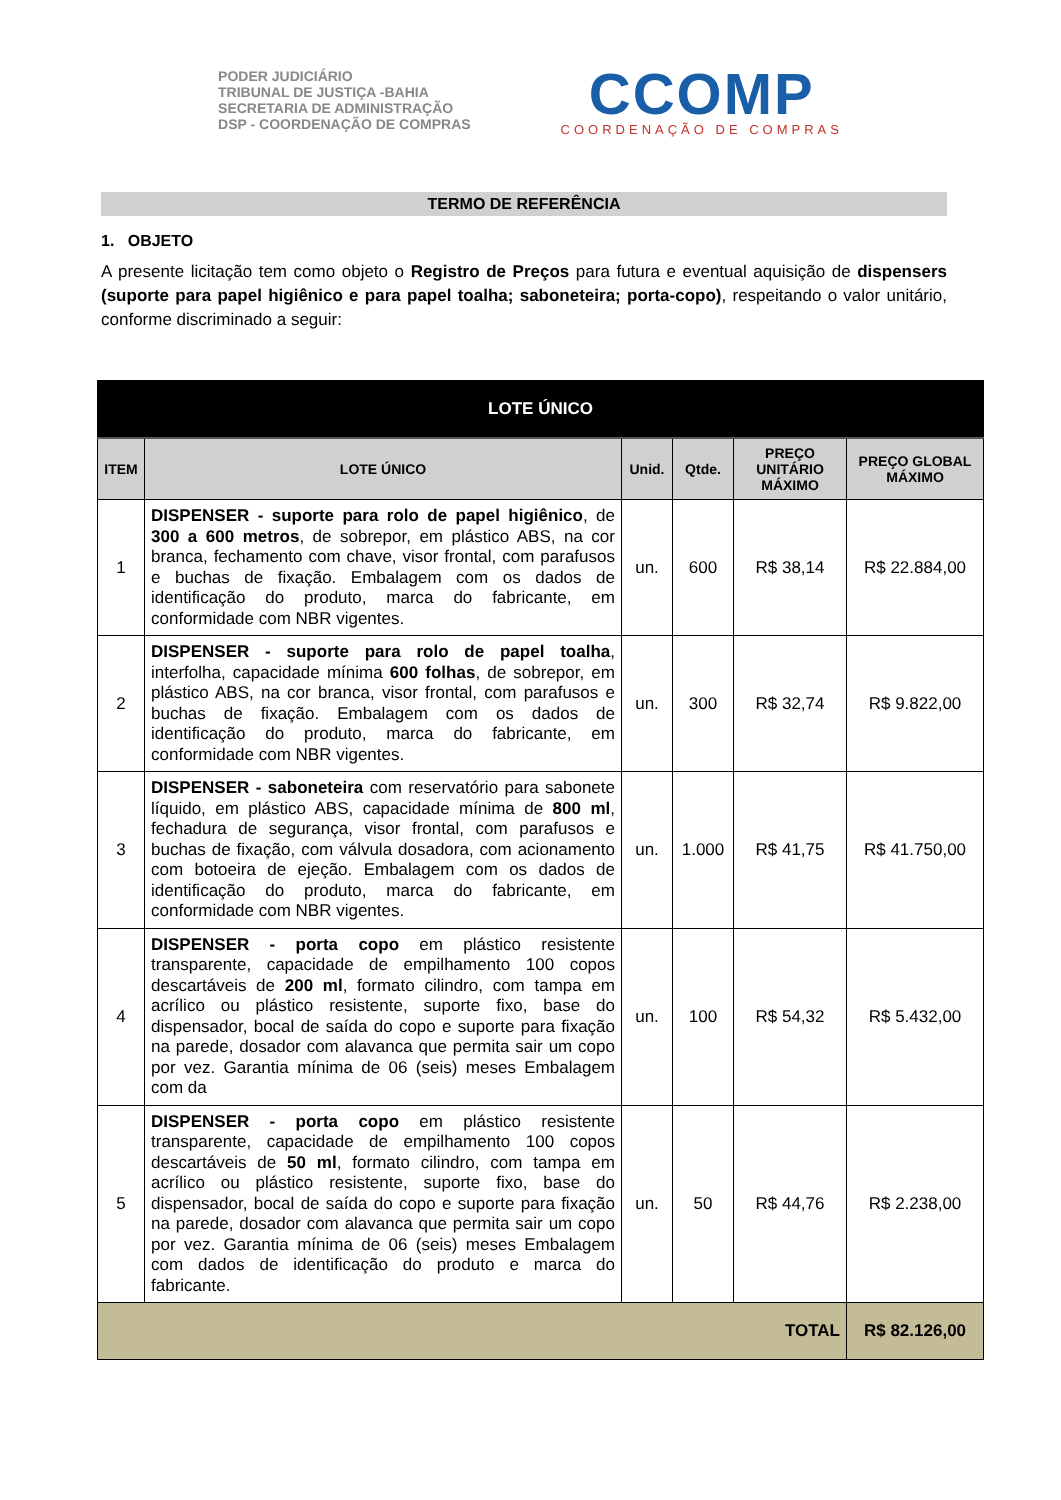PODER JUDICIÁRIO
TRIBUNAL DE JUSTIÇA -BAHIA
SECRETARIA DE ADMINISTRAÇÃO
DSP - COORDENAÇÃO DE COMPRAS
CCOMP
COORDENAÇÃO DE COMPRAS
TERMO DE REFERÊNCIA
1. OBJETO
A presente licitação tem como objeto o Registro de Preços para futura e eventual aquisição de dispensers (suporte para papel higiênico e para papel toalha; saboneteira; porta-copo), respeitando o valor unitário, conforme discriminado a seguir:
| LOTE ÚNICO | | | | | |
| --- | --- | --- | --- | --- | --- |
| ITEM | LOTE ÚNICO | Unid. | Qtde. | PREÇO UNITÁRIO MÁXIMO | PREÇO GLOBAL MÁXIMO |
| 1 | DISPENSER - suporte para rolo de papel higiênico , de 300 a 600 metros , de sobrepor, em plástico ABS, na cor branca, fechamento com chave, visor frontal, com parafusos e buchas de fixação. Embalagem com os dados de identificação do produto, marca do fabricante, em conformidade com NBR vigentes. | un. | 600 | R$ 38,14 | R$ 22.884,00 |
| 2 | DISPENSER - suporte para rolo de papel toalha , interfolha, capacidade mínima 600 folhas , de sobrepor, em plástico ABS, na cor branca, visor frontal, com parafusos e buchas de fixação. Embalagem com os dados de identificação do produto, marca do fabricante, em conformidade com NBR vigentes. | un. | 300 | R$ 32,74 | R$ 9.822,00 |
| 3 | DISPENSER - saboneteira com reservatório para sabonete líquido, em plástico ABS, capacidade mínima de 800 ml , fechadura de segurança, visor frontal, com parafusos e buchas de fixação, com válvula dosadora, com acionamento com botoeira de ejeção. Embalagem com os dados de identificação do produto, marca do fabricante, em conformidade com NBR vigentes. | un. | 1.000 | R$ 41,75 | R$ 41.750,00 |
| 4 | DISPENSER - porta copo em plástico resistente transparente, capacidade de empilhamento 100 copos descartáveis de 200 ml , formato cilindro, com tampa em acrílico ou plástico resistente, suporte fixo, base do dispensador, bocal de saída do copo e suporte para fixação na parede, dosador com alavanca que permita sair um copo por vez. Garantia mínima de 06 (seis) meses Embalagem com da | un. | 100 | R$ 54,32 | R$ 5.432,00 |
| 5 | DISPENSER - porta copo em plástico resistente transparente, capacidade de empilhamento 100 copos descartáveis de 50 ml , formato cilindro, com tampa em acrílico ou plástico resistente, suporte fixo, base do dispensador, bocal de saída do copo e suporte para fixação na parede, dosador com alavanca que permita sair um copo por vez. Garantia mínima de 06 (seis) meses Embalagem com dados de identificação do produto e marca do fabricante. | un. | 50 | R$ 44,76 | R$ 2.238,00 |
| TOTAL | | | | | R$ 82.126,00 |